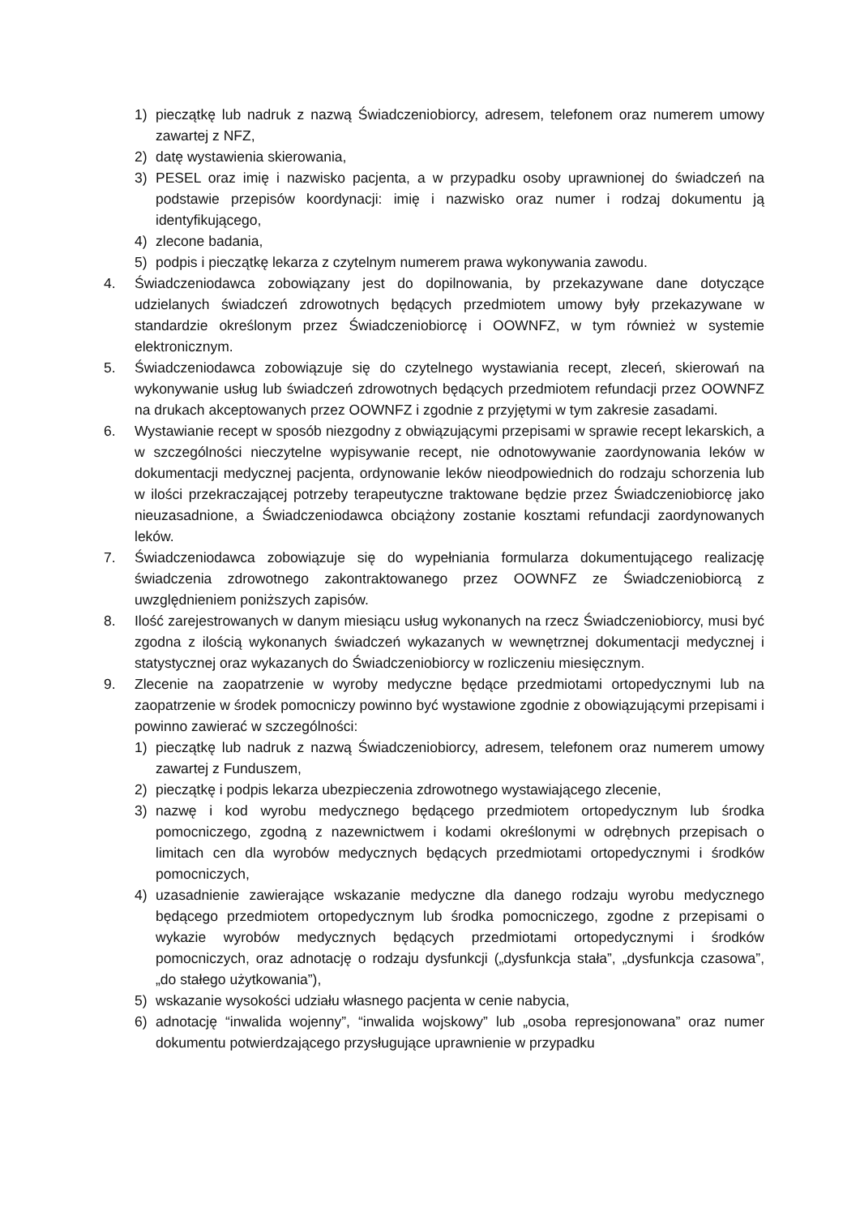1) pieczątkę lub nadruk z nazwą Świadczeniobiorcy, adresem, telefonem oraz numerem umowy zawartej z NFZ,
2) datę wystawienia skierowania,
3) PESEL oraz imię i nazwisko pacjenta, a w przypadku osoby uprawnionej do świadczeń na podstawie przepisów koordynacji: imię i nazwisko oraz numer i rodzaj dokumentu ją identyfikującego,
4) zlecone badania,
5) podpis i pieczątkę lekarza z czytelnym numerem prawa wykonywania zawodu.
4. Świadczeniodawca zobowiązany jest do dopilnowania, by przekazywane dane dotyczące udzielanych świadczeń zdrowotnych będących przedmiotem umowy były przekazywane w standardzie określonym przez Świadczeniobiorcę i OOWNFZ, w tym również w systemie elektronicznym.
5. Świadczeniodawca zobowiązuje się do czytelnego wystawiania recept, zleceń, skierowań na wykonywanie usług lub świadczeń zdrowotnych będących przedmiotem refundacji przez OOWNFZ na drukach akceptowanych przez OOWNFZ i zgodnie z przyjętymi w tym zakresie zasadami.
6. Wystawianie recept w sposób niezgodny z obwiązującymi przepisami w sprawie recept lekarskich, a w szczególności nieczytelne wypisywanie recept, nie odnotowywanie zaordynowania leków w dokumentacji medycznej pacjenta, ordynowanie leków nieodpowiednich do rodzaju schorzenia lub w ilości przekraczającej potrzeby terapeutyczne traktowane będzie przez Świadczeniobiorcę jako nieuzasadnione, a Świadczeniodawca obciążony zostanie kosztami refundacji zaordynowanych leków.
7. Świadczeniodawca zobowiązuje się do wypełniania formularza dokumentującego realizację świadczenia zdrowotnego zakontraktowanego przez OOWNFZ ze Świadczeniobiorcą z uwzględnieniem poniższych zapisów.
8. Ilość zarejestrowanych w danym miesiącu usług wykonanych na rzecz Świadczeniobiorcy, musi być zgodna z ilością wykonanych świadczeń wykazanych w wewnętrznej dokumentacji medycznej i statystycznej oraz wykazanych do Świadczeniobiorcy w rozliczeniu miesięcznym.
9. Zlecenie na zaopatrzenie w wyroby medyczne będące przedmiotami ortopedycznymi lub na zaopatrzenie w środek pomocniczy powinno być wystawione zgodnie z obowiązującymi przepisami i powinno zawierać w szczególności:
1) pieczątkę lub nadruk z nazwą Świadczeniobiorcy, adresem, telefonem oraz numerem umowy zawartej z Funduszem,
2) pieczątkę i podpis lekarza ubezpieczenia zdrowotnego wystawiającego zlecenie,
3) nazwę i kod wyrobu medycznego będącego przedmiotem ortopedycznym lub środka pomocniczego, zgodną z nazewnictwem i kodami określonymi w odrębnych przepisach o limitach cen dla wyrobów medycznych będących przedmiotami ortopedycznymi i środków pomocniczych,
4) uzasadnienie zawierające wskazanie medyczne dla danego rodzaju wyrobu medycznego będącego przedmiotem ortopedycznym lub środka pomocniczego, zgodne z przepisami o wykazie wyrobów medycznych będących przedmiotami ortopedycznymi i środków pomocniczych, oraz adnotację o rodzaju dysfunkcji („dysfunkcja stała”, „dysfunkcja czasowa”, „do stałego użytkowania”),
5) wskazanie wysokości udziału własnego pacjenta w cenie nabycia,
6) adnotację “inwalida wojenny”, “inwalida wojskowy” lub „osoba represjonowana” oraz numer dokumentu potwierdzającego przysługujące uprawnienie w przypadku